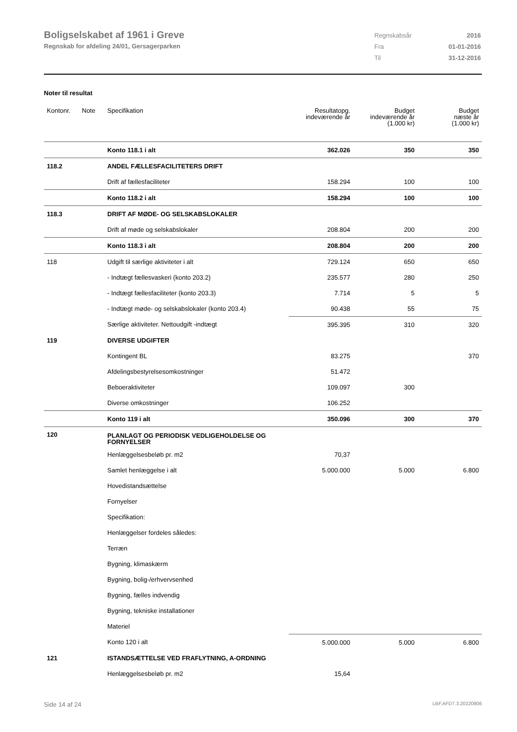Boligselskabet af 1961 i Greve
Regnskab for afdeling 24/01, Gersagerparken
| Regnskabsår | 2016 |
| Fra | 01-01-2016 |
| Til | 31-12-2016 |
Noter til resultat
| Kontonr. | Note | Specifikation | Resultatopg. indeværende år | Budget indeværende år (1.000 kr) | Budget næste år (1.000 kr) |
| --- | --- | --- | --- | --- | --- |
| | | Konto 118.1 i alt | 362.026 | 350 | 350 |
| 118.2 | | ANDEL FÆLLESFACILITETERS DRIFT | | | |
| | | Drift af fællesfaciliteter | 158.294 | 100 | 100 |
| | | Konto 118.2 i alt | 158.294 | 100 | 100 |
| 118.3 | | DRIFT AF MØDE- OG SELSKABSLOKALER | | | |
| | | Drift af møde og selskabslokaler | 208.804 | 200 | 200 |
| | | Konto 118.3 i alt | 208.804 | 200 | 200 |
| 118 | | Udgift til særlige aktiviteter i alt | 729.124 | 650 | 650 |
| | | - Indtægt fællesvaskeri (konto 203.2) | 235.577 | 280 | 250 |
| | | - Indtægt fællesfaciliteter (konto 203.3) | 7.714 | 5 | 5 |
| | | - Indtægt møde- og selskabslokaler (konto 203.4) | 90.438 | 55 | 75 |
| | | Særlige aktiviteter. Nettoudgift -indtægt | 395.395 | 310 | 320 |
| 119 | | DIVERSE UDGIFTER | | | |
| | | Kontingent BL | 83.275 | | 370 |
| | | Afdelingsbestyrelsesomkostninger | 51.472 | | |
| | | Beboeraktiviteter | 109.097 | 300 | |
| | | Diverse omkostninger | 106.252 | | |
| | | Konto 119 i alt | 350.096 | 300 | 370 |
| 120 | | PLANLAGT OG PERIODISK VEDLIGEHOLDELSE OG FORNYELSER | | | |
| | | Henlæggelsesbeløb pr. m2 | 70,37 | | |
| | | Samlet henlæggelse i alt | 5.000.000 | 5.000 | 6.800 |
| | | Hovedistandsættelse | | | |
| | | Fornyelser | | | |
| | | Specifikation: | | | |
| | | Henlæggelser fordeles således: | | | |
| | | Terræn | | | |
| | | Bygning, klimaskærm | | | |
| | | Bygning, bolig-/erhvervsenhed | | | |
| | | Bygning, fælles indvendig | | | |
| | | Bygning, tekniske installationer | | | |
| | | Materiel | | | |
| | | Konto 120 i alt | 5.000.000 | 5.000 | 6.800 |
| 121 | | ISTANDSÆTTELSE VED FRAFLYTNING, A-ORDNING | | | |
| | | Henlæggelsesbeløb pr. m2 | 15,64 | | |
Side 14 af 24 LBF.AFD7.3.20220906